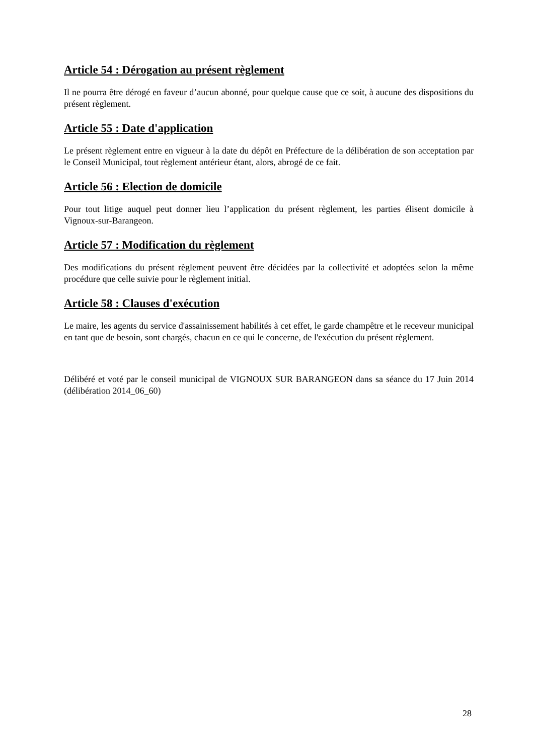Article 54 : Dérogation au présent règlement
Il ne pourra être dérogé en faveur d’aucun abonné, pour quelque cause que ce soit, à aucune des dispositions du présent règlement.
Article 55 : Date d'application
Le présent règlement entre en vigueur à la date du dépôt en Préfecture de la délibération de son acceptation par le Conseil Municipal, tout règlement antérieur étant, alors, abrogé de ce fait.
Article 56 : Election de domicile
Pour tout litige auquel peut donner lieu l’application du présent règlement, les parties élisent domicile à Vignoux-sur-Barangeon.
Article 57 : Modification du règlement
Des modifications du présent règlement peuvent être décidées par la collectivité et adoptées selon la même procédure que celle suivie pour le règlement initial.
Article 58 : Clauses d'exécution
Le maire, les agents du service d'assainissement habilités à cet effet, le garde champêtre et le receveur municipal en tant que de besoin, sont chargés, chacun en ce qui le concerne, de l'exécution du présent règlement.
Délibéré et voté par le conseil municipal de VIGNOUX SUR BARANGEON dans sa séance du 17 Juin 2014 (délibération 2014_06_60)
28